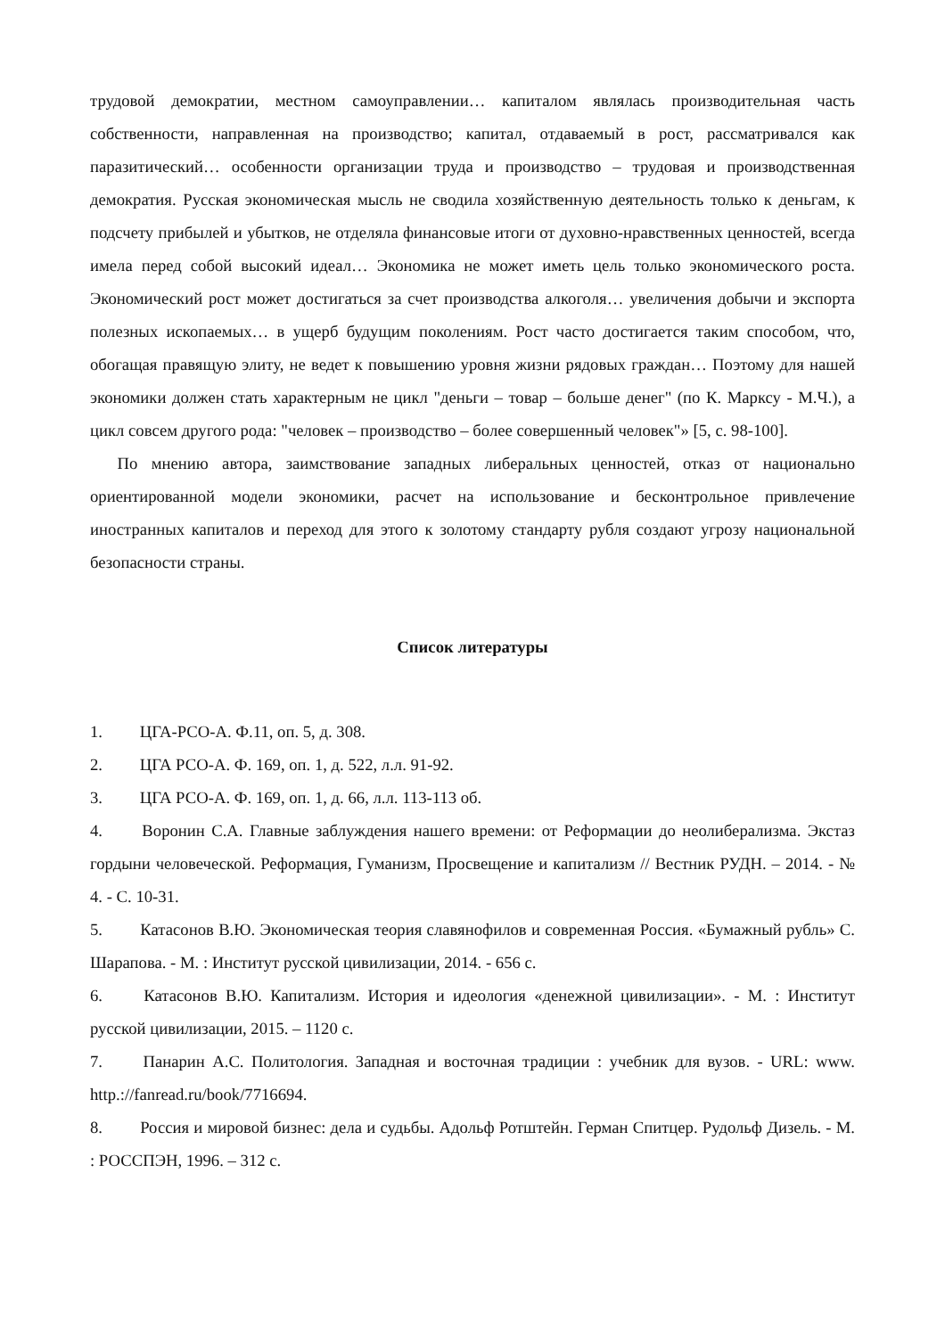трудовой демократии, местном самоуправлении… капиталом являлась производительная часть собственности, направленная на производство; капитал, отдаваемый в рост, рассматривался как паразитический… особенности организации труда и производство – трудовая и производственная демократия. Русская экономическая мысль не сводила хозяйственную деятельность только к деньгам, к подсчету прибылей и убытков, не отделяла финансовые итоги от духовно-нравственных ценностей, всегда имела перед собой высокий идеал… Экономика не может иметь цель только экономического роста. Экономический рост может достигаться за счет производства алкоголя… увеличения добычи и экспорта полезных ископаемых… в ущерб будущим поколениям. Рост часто достигается таким способом, что, обогащая правящую элиту, не ведет к повышению уровня жизни рядовых граждан… Поэтому для нашей экономики должен стать характерным не цикл "деньги – товар – больше денег" (по К. Марксу - М.Ч.), а цикл совсем другого рода: "человек – производство – более совершенный человек"» [5, с. 98-100].
По мнению автора, заимствование западных либеральных ценностей, отказ от национально ориентированной модели экономики, расчет на использование и бесконтрольное привлечение иностранных капиталов и переход для этого к золотому стандарту рубля создают угрозу национальной безопасности страны.
Список литературы
1. ЦГА-РСО-А. Ф.11, оп. 5, д. 308.
2. ЦГА РСО-А. Ф. 169, оп. 1, д. 522, л.л. 91-92.
3. ЦГА РСО-А. Ф. 169, оп. 1, д. 66, л.л. 113-113 об.
4. Воронин С.А. Главные заблуждения нашего времени: от Реформации до неолиберализма. Экстаз гордыни человеческой. Реформация, Гуманизм, Просвещение и капитализм // Вестник РУДН. – 2014. - № 4. - С. 10-31.
5. Катасонов В.Ю. Экономическая теория славянофилов и современная Россия. «Бумажный рубль» С. Шарапова. - М. : Институт русской цивилизации, 2014. - 656 с.
6. Катасонов В.Ю. Капитализм. История и идеология «денежной цивилизации». - М. : Институт русской цивилизации, 2015. – 1120 с.
7. Панарин А.С. Политология. Западная и восточная традиции : учебник для вузов. - URL: www. http.://fanread.ru/book/7716694.
8. Россия и мировой бизнес: дела и судьбы. Адольф Ротштейн. Герман Спитцер. Рудольф Дизель. - М. : РОССПЭН, 1996. – 312 с.